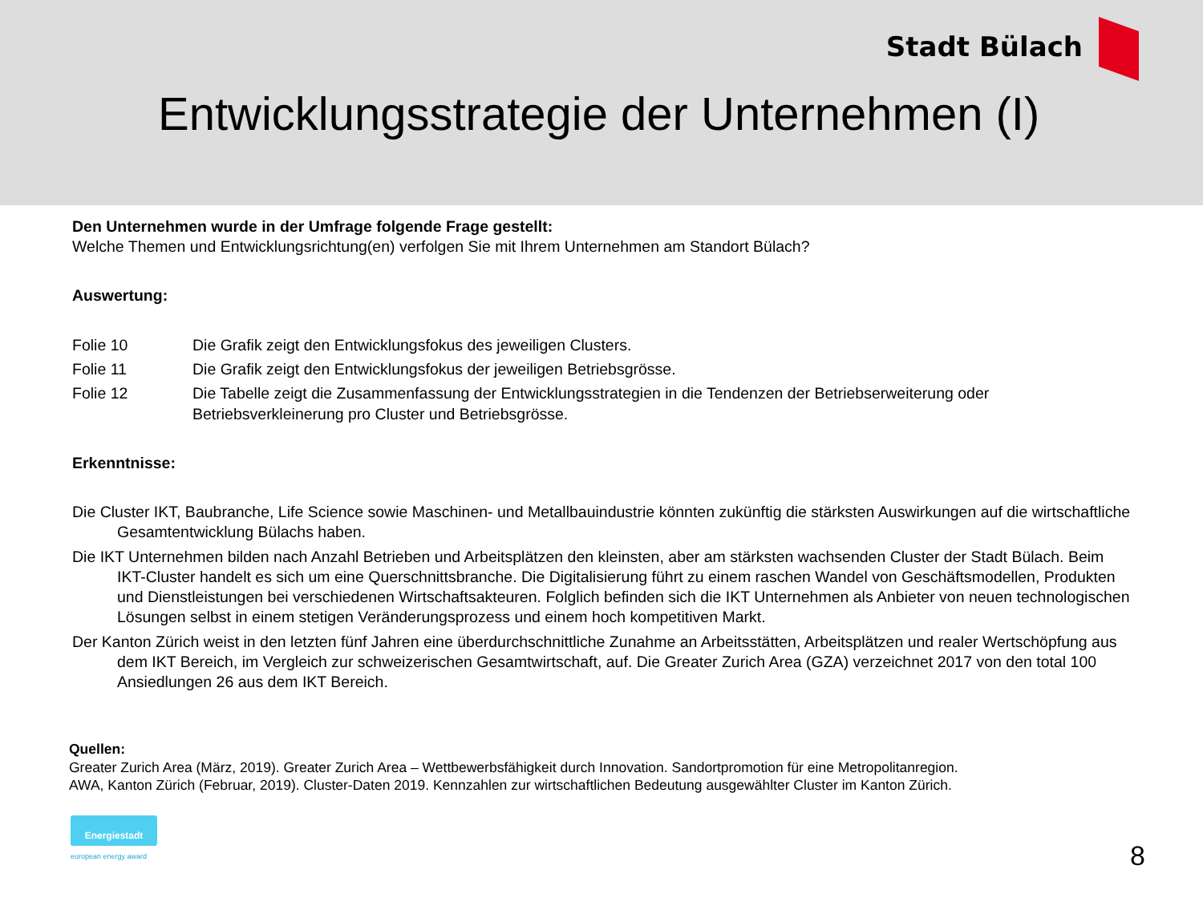Stadt Bülach
Entwicklungsstrategie der Unternehmen (I)
Den Unternehmen wurde in der Umfrage folgende Frage gestellt:
Welche Themen und Entwicklungsrichtung(en) verfolgen Sie mit Ihrem Unternehmen am Standort Bülach?
Auswertung:
Folie 10 Die Grafik zeigt den Entwicklungsfokus des jeweiligen Clusters.
Folie 11 Die Grafik zeigt den Entwicklungsfokus der jeweiligen Betriebsgrösse.
Folie 12 Die Tabelle zeigt die Zusammenfassung der Entwicklungsstrategien in die Tendenzen der Betriebserweiterung oder Betriebsverkleinerung pro Cluster und Betriebsgrösse.
Erkenntnisse:
Die Cluster IKT, Baubranche, Life Science sowie Maschinen- und Metallbauindustrie könnten zukünftig die stärksten Auswirkungen auf die wirtschaftliche Gesamtentwicklung Bülachs haben.
Die IKT Unternehmen bilden nach Anzahl Betrieben und Arbeitsplätzen den kleinsten, aber am stärksten wachsenden Cluster der Stadt Bülach. Beim IKT-Cluster handelt es sich um eine Querschnittsbranche. Die Digitalisierung führt zu einem raschen Wandel von Geschäftsmodellen, Produkten und Dienstleistungen bei verschiedenen Wirtschaftsakteuren. Folglich befinden sich die IKT Unternehmen als Anbieter von neuen technologischen Lösungen selbst in einem stetigen Veränderungsprozess und einem hoch kompetitiven Markt.
Der Kanton Zürich weist in den letzten fünf Jahren eine überdurchschnittliche Zunahme an Arbeitsstätten, Arbeitsplätzen und realer Wertschöpfung aus dem IKT Bereich, im Vergleich zur schweizerischen Gesamtwirtschaft, auf. Die Greater Zurich Area (GZA) verzeichnet 2017 von den total 100 Ansiedlungen 26 aus dem IKT Bereich.
Quellen:
Greater Zurich Area (März, 2019). Greater Zurich Area – Wettbewerbsfähigkeit durch Innovation. Sandortpromotion für eine Metropolitanregion.
AWA, Kanton Zürich (Februar, 2019). Cluster-Daten 2019. Kennzahlen zur wirtschaftlichen Bedeutung ausgewählter Cluster im Kanton Zürich.
Energiestadt
european energy award 8